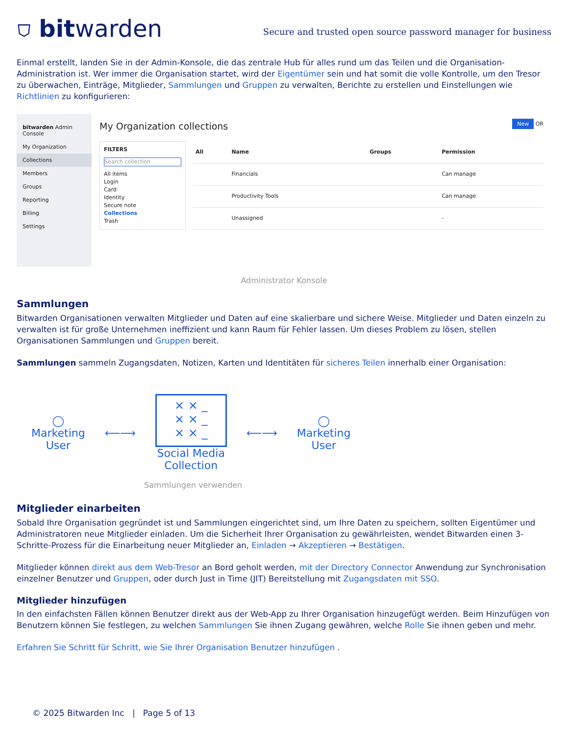⛉ bitwarden
Secure and trusted open source password manager for business
Einmal erstellt, landen Sie in der Admin-Konsole, die das zentrale Hub für alles rund um das Teilen und die Organisation-Administration ist. Wer immer die Organisation startet, wird der Eigentümer sein und hat somit die volle Kontrolle, um den Tresor zu überwachen, Einträge, Mitglieder, Sammlungen und Gruppen zu verwalten, Berichte zu erstellen und Einstellungen wie Richtlinien zu konfigurieren:
bitwarden Admin Console
My Organization
Collections
Members
Groups
Reporting
Billing
Settings
My Organization collections New OR
FILTERS
Search collection
All items
Login
Card
Identity
Secure note
Collections
Trash
| All | Name | Groups | Permission |
| --- | --- | --- | --- |
| | Financials | | Can manage |
| | Productivity Tools | | Can manage |
| | Unassigned | | - |
Administrator Konsole
Sammlungen
Bitwarden Organisationen verwalten Mitglieder und Daten auf eine skalierbare und sichere Weise. Mitglieder und Daten einzeln zu verwalten ist für große Unternehmen ineffizient und kann Raum für Fehler lassen. Um dieses Problem zu lösen, stellen Organisationen Sammlungen und Gruppen bereit.
Sammlungen sammeln Zugangsdaten, Notizen, Karten und Identitäten für sicheres Teilen innerhalb einer Organisation:
◯
Marketing
User
⟵⟶
× × _
× × _
× × _
Social Media
Collection
⟵⟶
◯
Marketing
User
Sammlungen verwenden
Mitglieder einarbeiten
Sobald Ihre Organisation gegründet ist und Sammlungen eingerichtet sind, um Ihre Daten zu speichern, sollten Eigentümer und Administratoren neue Mitglieder einladen. Um die Sicherheit Ihrer Organisation zu gewährleisten, wendet Bitwarden einen 3-Schritte-Prozess für die Einarbeitung neuer Mitglieder an, Einladen → Akzeptieren → Bestätigen.
Mitglieder können direkt aus dem Web-Tresor an Bord geholt werden, mit der Directory Connector Anwendung zur Synchronisation einzelner Benutzer und Gruppen, oder durch Just in Time (JIT) Bereitstellung mit Zugangsdaten mit SSO.
Mitglieder hinzufügen
In den einfachsten Fällen können Benutzer direkt aus der Web-App zu Ihrer Organisation hinzugefügt werden. Beim Hinzufügen von Benutzern können Sie festlegen, zu welchen Sammlungen Sie ihnen Zugang gewähren, welche Rolle Sie ihnen geben und mehr.
Erfahren Sie Schritt für Schritt, wie Sie Ihrer Organisation Benutzer hinzufügen .
© 2025 Bitwarden Inc | Page 5 of 13